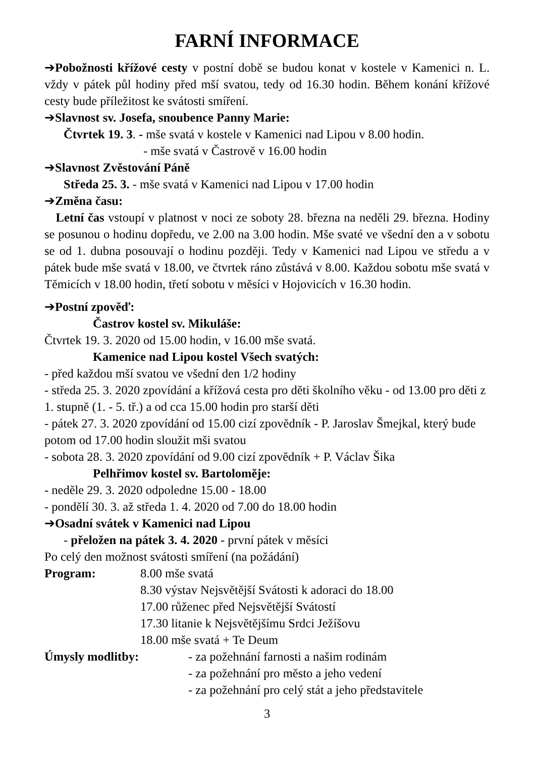FARNÍ INFORMACE
➔Pobožnosti křížové cesty v postní době se budou konat v kostele v Kamenici n. L. vždy v pátek půl hodiny před mší svatou, tedy od 16.30 hodin. Během konání křížové cesty bude příležitost ke svátosti smíření.
➔Slavnost sv. Josefa, snoubence Panny Marie:
Čtvrtek 19. 3. - mše svatá v kostele v Kamenici nad Lipou v 8.00 hodin.
- mše svatá v Častrově v 16.00 hodin
➔Slavnost Zvěstování Páně
Středa 25. 3. - mše svatá v Kamenici nad Lipou v 17.00 hodin
➔Změna času:
Letní čas vstoupí v platnost v noci ze soboty 28. března na neděli 29. března. Hodiny se posunou o hodinu dopředu, ve 2.00 na 3.00 hodin. Mše svaté ve všední den a v sobotu se od 1. dubna posouvají o hodinu později. Tedy v Kamenici nad Lipou ve středu a v pátek bude mše svatá v 18.00, ve čtvrtek ráno zůstává v 8.00. Každou sobotu mše svatá v Těmicích v 18.00 hodin, třetí sobotu v měsíci v Hojovicích v 16.30 hodin.
➔Postní zpověď:
Častrov kostel sv. Mikuláše:
Čtvrtek 19. 3. 2020 od 15.00 hodin, v 16.00 mše svatá.
Kamenice nad Lipou kostel Všech svatých:
- před každou mší svatou ve všední den 1/2 hodiny
- středa 25. 3. 2020 zpovídání a křížová cesta pro děti školního věku - od 13.00 pro děti z 1. stupně (1. - 5. tř.) a od cca 15.00 hodin pro starší děti
- pátek 27. 3. 2020 zpovídání od 15.00 cizí zpovědník - P. Jaroslav Šmejkal, který bude potom od 17.00 hodin sloužit mši svatou
- sobota 28. 3. 2020 zpovídání od 9.00 cizí zpovědník + P. Václav Šika
Pelhřimov kostel sv. Bartoloměje:
- neděle 29. 3. 2020 odpoledne 15.00 - 18.00
- pondělí 30. 3. až středa 1. 4. 2020 od 7.00 do 18.00 hodin
➔Osadní svátek v Kamenici nad Lipou
- přeložen na pátek 3. 4. 2020 - první pátek v měsíci
Po celý den možnost svátosti smíření (na požádání)
Program: 8.00 mše svatá
8.30 výstav Nejsvětější Svátosti k adoraci do 18.00
17.00 růženec před Nejsvětější Svátostí
17.30 litanie k Nejsvětějšímu Srdci Ježíšovu
18.00 mše svatá + Te Deum
Úmysly modlitby: - za požehnání farnosti a našim rodinám
- za požehnání pro město a jeho vedení
- za požehnání pro celý stát a jeho představitele
3